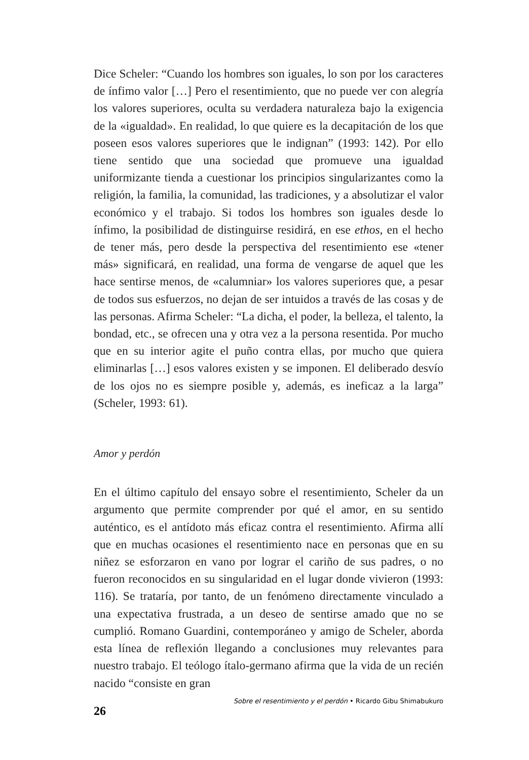Dice Scheler: “Cuando los hombres son iguales, lo son por los caracteres de ínfimo valor […] Pero el resentimiento, que no puede ver con alegría los valores superiores, oculta su verdadera naturaleza bajo la exigencia de la «igualdad». En realidad, lo que quiere es la decapitación de los que poseen esos valores superiores que le indignan” (1993: 142). Por ello tiene sentido que una sociedad que promueve una igualdad uniformizante tienda a cuestionar los principios singularizantes como la religión, la familia, la comunidad, las tradiciones, y a absolutizar el valor económico y el trabajo. Si todos los hombres son iguales desde lo ínfimo, la posibilidad de distinguirse residirá, en ese ethos, en el hecho de tener más, pero desde la perspectiva del resentimiento ese «tener más» significará, en realidad, una forma de vengarse de aquel que les hace sentirse menos, de «calumniar» los valores superiores que, a pesar de todos sus esfuerzos, no dejan de ser intuidos a través de las cosas y de las personas. Afirma Scheler: “La dicha, el poder, la belleza, el talento, la bondad, etc., se ofrecen una y otra vez a la persona resentida. Por mucho que en su interior agite el puño contra ellas, por mucho que quiera eliminarlas […] esos valores existen y se imponen. El deliberado desvío de los ojos no es siempre posible y, además, es ineficaz a la larga” (Scheler, 1993: 61).
Amor y perdón
En el último capítulo del ensayo sobre el resentimiento, Scheler da un argumento que permite comprender por qué el amor, en su sentido auténtico, es el antídoto más eficaz contra el resentimiento. Afirma allí que en muchas ocasiones el resentimiento nace en personas que en su niñez se esforzaron en vano por lograr el cariño de sus padres, o no fueron reconocidos en su singularidad en el lugar donde vivieron (1993: 116). Se trataría, por tanto, de un fenómeno directamente vinculado a una expectativa frustrada, a un deseo de sentirse amado que no se cumplió. Romano Guardini, contemporáneo y amigo de Scheler, aborda esta línea de reflexión llegando a conclusiones muy relevantes para nuestro trabajo. El teólogo ítalo-germano afirma que la vida de un recién nacido “consiste en gran
26 Sobre el resentimiento y el perdón • Ricardo Gibu Shimabukuro